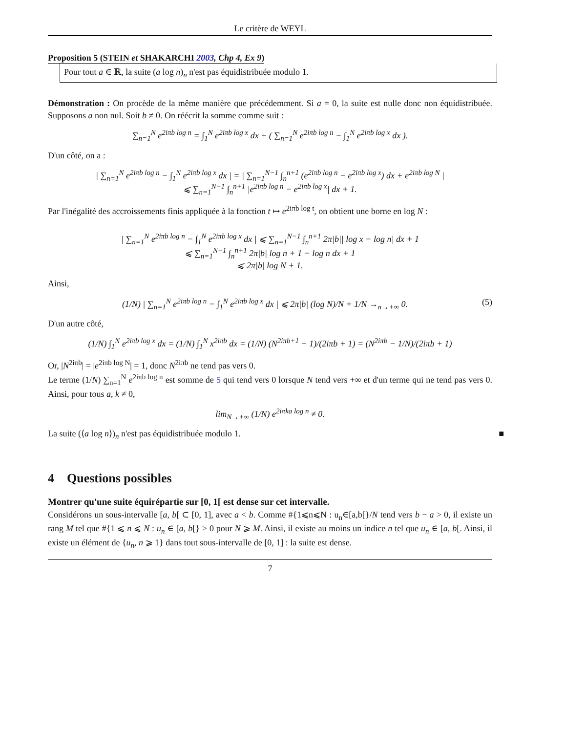Le critère de WEYL
Proposition 5 (STEIN et SHAKARCHI 2003, Chp 4, Ex 9)
Pour tout a ∈ ℝ, la suite (a log n)<sub>n</sub> n'est pas équidistribuée modulo 1.
Démonstration : On procède de la même manière que précédemment. Si a = 0, la suite est nulle donc non équidistribuée. Supposons a non nul. Soit b ≠ 0. On réécrit la somme comme suit :
∑<sub>n=1</sub><sup>N</sup> e<sup>2iπb log n</sup> = ∫<sub>1</sub><sup>N</sup> e<sup>2iπb log x</sup> dx + ( ∑<sub>n=1</sub><sup>N</sup> e<sup>2iπb log n</sup> − ∫<sub>1</sub><sup>N</sup> e<sup>2iπb log x</sup> dx ).
D'un côté, on a :
| ∑<sub>n=1</sub><sup>N</sup> e<sup>2iπb log n</sup> − ∫<sub>1</sub><sup>N</sup> e<sup>2iπb log x</sup> dx | = | ∑<sub>n=1</sub><sup>N−1</sup> ∫<sub>n</sub><sup>n+1</sup> (e<sup>2iπb log n</sup> − e<sup>2iπb log x</sup>) dx + e<sup>2iπb log N</sup> |
⩽ ∑<sub>n=1</sub><sup>N−1</sup> ∫<sub>n</sub><sup>n+1</sup> |e<sup>2iπb log n</sup> − e<sup>2iπb log x</sup>| dx + 1.
Par l'inégalité des accroissements finis appliquée à la fonction t ↦ e<sup>2iπb log t</sup>, on obtient une borne en log N :
| ∑<sub>n=1</sub><sup>N</sup> e<sup>2iπb log n</sup> − ∫<sub>1</sub><sup>N</sup> e<sup>2iπb log x</sup> dx | ⩽ ∑<sub>n=1</sub><sup>N−1</sup> ∫<sub>n</sub><sup>n+1</sup> 2π|b|| log x − log n| dx + 1
⩽ ∑<sub>n=1</sub><sup>N−1</sup> ∫<sub>n</sub><sup>n+1</sup> 2π|b| log n + 1 − log n dx + 1
⩽ 2π|b| log N + 1.
Ainsi,
(1/N) | ∑<sub>n=1</sub><sup>N</sup> e<sup>2iπb log n</sup> − ∫<sub>1</sub><sup>N</sup> e<sup>2iπb log x</sup> dx | ⩽ 2π|b| (log N)/N + 1/N →<sub>n→+∞</sub> 0. (5)
D'un autre côté,
(1/N) ∫<sub>1</sub><sup>N</sup> e<sup>2iπb log x</sup> dx = (1/N) ∫<sub>1</sub><sup>N</sup> x<sup>2iπb</sup> dx = (1/N) (N<sup>2iπb+1</sup> − 1)/(2iπb + 1) = (N<sup>2iπb</sup> − 1/N)/(2iπb + 1)
Or, |N<sup>2iπb</sup>| = |e<sup>2iπb log N</sup>| = 1, donc N<sup>2iπb</sup> ne tend pas vers 0.
Le terme (1/N) ∑<sub>n=1</sub><sup>N</sup> e<sup>2iπb log n</sup> est somme de 5 qui tend vers 0 lorsque N tend vers +∞ et d'un terme qui ne tend pas vers 0. Ainsi, pour tous a, k ≠ 0,
lim<sub>N→+∞</sub> (1/N) e<sup>2iπka log n</sup> ≠ 0.
La suite (⟨a log n⟩)<sub>n</sub> n'est pas équidistribuée modulo 1. ■
4 Questions possibles
Montrer qu'une suite équirépartie sur [0, 1[ est dense sur cet intervalle.
Considérons un sous-intervalle [a, b[ ⊂ [0, 1], avec a < b. Comme #{1⩽n⩽N : u<sub>n</sub>∈[a,b[}/N tend vers b − a > 0, il existe un rang M tel que #{1 ⩽ n ⩽ N : u<sub>n</sub> ∈ [a, b[} > 0 pour N ⩾ M. Ainsi, il existe au moins un indice n tel que u<sub>n</sub> ∈ [a, b[. Ainsi, il existe un élément de {u<sub>n</sub>, n ⩾ 1} dans tout sous-intervalle de [0, 1] : la suite est dense.
7